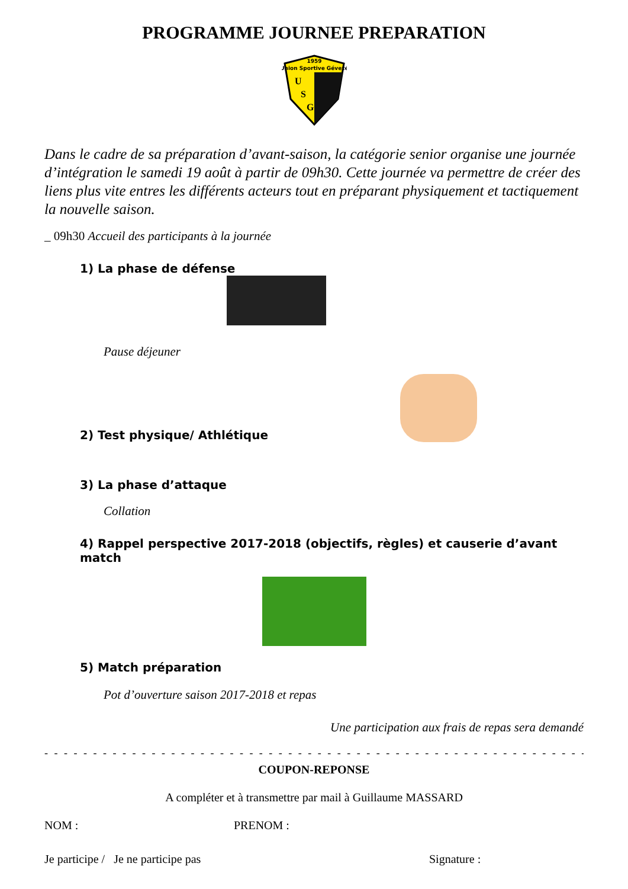PROGRAMME JOURNEE PREPARATION
1959
Union Sportive Gévezé
U
S
G
Dans le cadre de sa préparation d’avant-saison, la catégorie senior organise une journée d’intégration le samedi 19 août à partir de 09h30. Cette journée va permettre de créer des liens plus vite entres les différents acteurs tout en préparant physiquement et tactiquement la nouvelle saison.
_ 09h30 Accueil des participants à la journée
1) La phase de défense
Pause déjeuner
2) Test physique/ Athlétique
3) La phase d’attaque
Collation
4) Rappel perspective 2017-2018 (objectifs, règles) et causerie d’avant match
5) Match préparation
Pot d’ouverture saison 2017-2018 et repas
Une participation aux frais de repas sera demandé
- - - - - - - - - - - - - - - - - - - - - - - - - - - - - - - - - - - - - - - - - - - - - - - - - - - - - - - - - - - - - -
COUPON-REPONSE
A compléter et à transmettre par mail à Guillaume MASSARD
NOM : PRENOM :
Je participe / Je ne participe pas Signature :